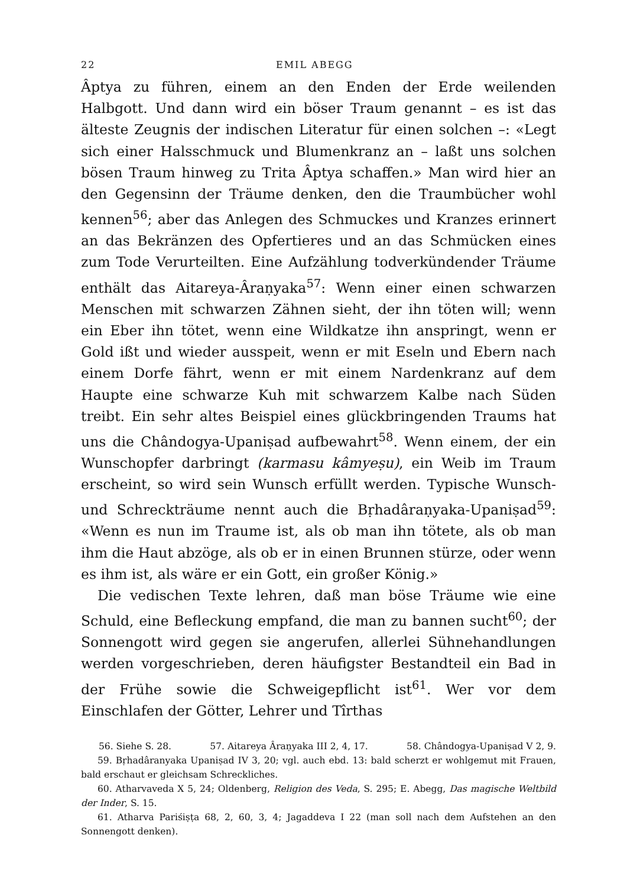22 EMIL ABEGG
Âptya zu führen, einem an den Enden der Erde weilenden Halbgott. Und dann wird ein böser Traum genannt – es ist das älteste Zeugnis der indischen Literatur für einen solchen –: «Legt sich einer Halsschmuck und Blumenkranz an – laßt uns solchen bösen Traum hinweg zu Trita Âptya schaffen.» Man wird hier an den Gegensinn der Träume denken, den die Traumbücher wohl kennen<sup>56</sup>; aber das Anlegen des Schmuckes und Kranzes erinnert an das Bekränzen des Opfertieres und an das Schmücken eines zum Tode Verurteilten. Eine Aufzählung todverkündender Träume enthält das Aitareya-Âraṇyaka<sup>57</sup>: Wenn einer einen schwarzen Menschen mit schwarzen Zähnen sieht, der ihn töten will; wenn ein Eber ihn tötet, wenn eine Wildkatze ihn anspringt, wenn er Gold ißt und wieder ausspeit, wenn er mit Eseln und Ebern nach einem Dorfe fährt, wenn er mit einem Nardenkranz auf dem Haupte eine schwarze Kuh mit schwarzem Kalbe nach Süden treibt. Ein sehr altes Beispiel eines glückbringenden Traums hat uns die Chândogya-Upaniṣad aufbewahrt<sup>58</sup>. Wenn einem, der ein Wunschopfer darbringt (karmasu kâmyeṣu), ein Weib im Traum erscheint, so wird sein Wunsch erfüllt werden. Typische Wunsch- und Schreckträume nennt auch die Bṛhadâraṇyaka-Upaniṣad<sup>59</sup>: «Wenn es nun im Traume ist, als ob man ihn tötete, als ob man ihm die Haut abzöge, als ob er in einen Brunnen stürze, oder wenn es ihm ist, als wäre er ein Gott, ein großer König.»
Die vedischen Texte lehren, daß man böse Träume wie eine Schuld, eine Befleckung empfand, die man zu bannen sucht<sup>60</sup>; der Sonnengott wird gegen sie angerufen, allerlei Sühnehandlungen werden vorgeschrieben, deren häufigster Bestandteil ein Bad in der Frühe sowie die Schweigepflicht ist<sup>61</sup>. Wer vor dem Einschlafen der Götter, Lehrer und Tîrthas
56. Siehe S. 28. 57. Aitareya Âraṇyaka III 2, 4, 17. 58. Chândogya-Upaniṣad V 2, 9.
59. Bṛhadâranyaka Upaniṣad IV 3, 20; vgl. auch ebd. 13: bald scherzt er wohlgemut mit Frauen, bald erschaut er gleichsam Schreckliches.
60. Atharvaveda X 5, 24; Oldenberg, Religion des Veda, S. 295; E. Abegg, Das magische Weltbild der Inder, S. 15.
61. Atharva Pariśiṣṭa 68, 2, 60, 3, 4; Jagaddeva I 22 (man soll nach dem Aufstehen an den Sonnengott denken).